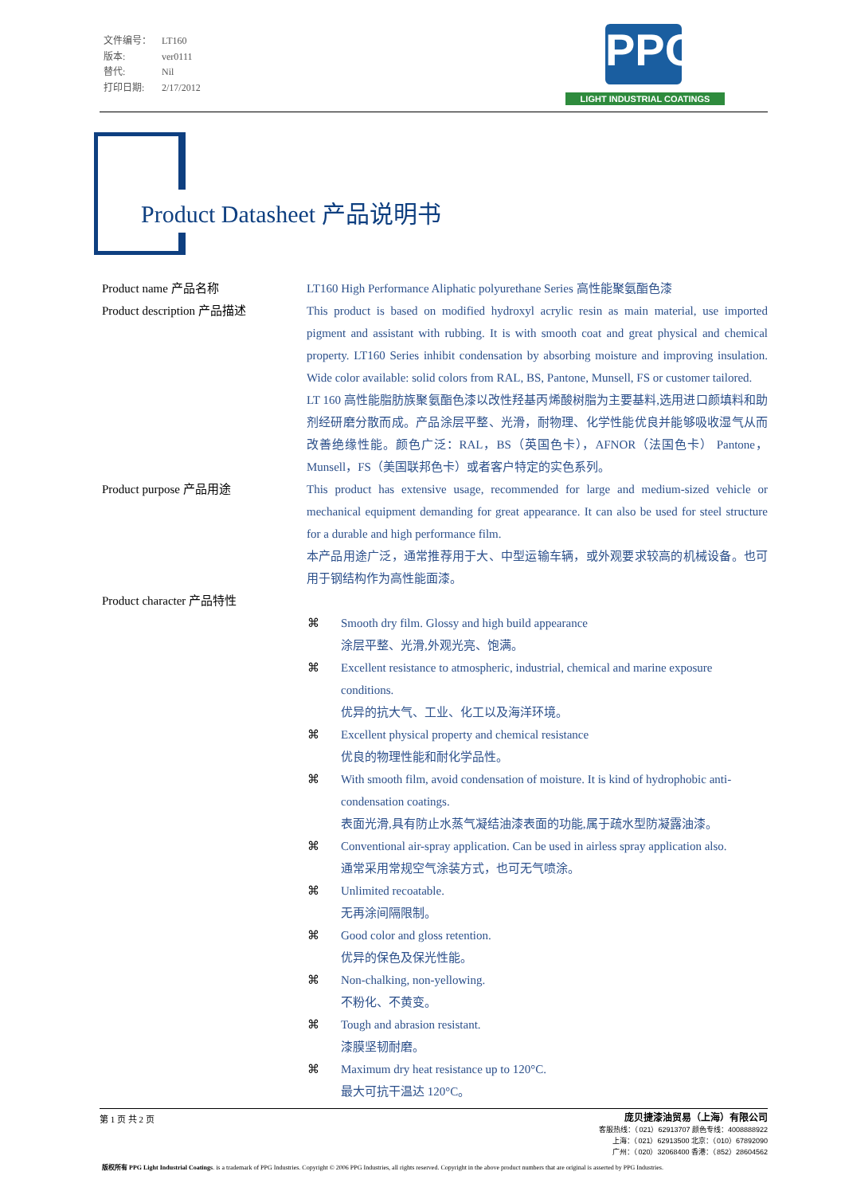文件编号： LT160
版本: ver0111
替代: Nil
打印日期: 2/17/2012
PPG
LIGHT INDUSTRIAL COATINGS
Product Datasheet 产品说明书
Product name 产品名称 LT160 High Performance Aliphatic polyurethane Series 高性能聚氨酯色漆
Product description 产品描述 This product is based on modified hydroxyl acrylic resin as main material, use imported pigment and assistant with rubbing. It is with smooth coat and great physical and chemical property. LT160 Series inhibit condensation by absorbing moisture and improving insulation. Wide color available: solid colors from RAL, BS, Pantone, Munsell, FS or customer tailored.
LT 160 高性能脂肪族聚氨酯色漆以改性羟基丙烯酸树脂为主要基料,选用进口颜填料和助剂经研磨分散而成。产品涂层平整、光滑，耐物理、化学性能优良并能够吸收湿气从而改善绝缘性能。颜色广泛：RAL，BS（英国色卡），AFNOR（法国色卡） Pantone，Munsell，FS（美国联邦色卡）或者客户特定的实色系列。
Product purpose 产品用途 This product has extensive usage, recommended for large and medium-sized vehicle or mechanical equipment demanding for great appearance. It can also be used for steel structure for a durable and high performance film.
本产品用途广泛，通常推荐用于大、中型运输车辆，或外观要求较高的机械设备。也可用于钢结构作为高性能面漆。
Product character 产品特性
⌘ Smooth dry film. Glossy and high build appearance
涂层平整、光滑,外观光亮、饱满。
⌘ Excellent resistance to atmospheric, industrial, chemical and marine exposure conditions.
优异的抗大气、工业、化工以及海洋环境。
⌘ Excellent physical property and chemical resistance
优良的物理性能和耐化学品性。
⌘ With smooth film, avoid condensation of moisture. It is kind of hydrophobic anti-condensation coatings.
表面光滑,具有防止水蒸气凝结油漆表面的功能,属于疏水型防凝露油漆。
⌘ Conventional air-spray application. Can be used in airless spray application also.
通常采用常规空气涂装方式，也可无气喷涂。
⌘ Unlimited recoatable.
无再涂间隔限制。
⌘ Good color and gloss retention.
优异的保色及保光性能。
⌘ Non-chalking, non-yellowing.
不粉化、不黄变。
⌘ Tough and abrasion resistant.
漆膜坚韧耐磨。
⌘ Maximum dry heat resistance up to 120°C.
最大可抗干温达 120°C。
庞贝捷漆油贸易（上海）有限公司
客服热线：（021）62913707 颜色专线：4008888922
上海：（021）62913500 北京：（010）67892090
广州：（020）32068400 香港：（852）28604562
第 1 页 共 2 页
版权所有 PPG Light Industrial Coatings. is a trademark of PPG Industries. Copyright © 2006 PPG Industries, all rights reserved. Copyright in the above product numbers that are original is asserted by PPG Industries.